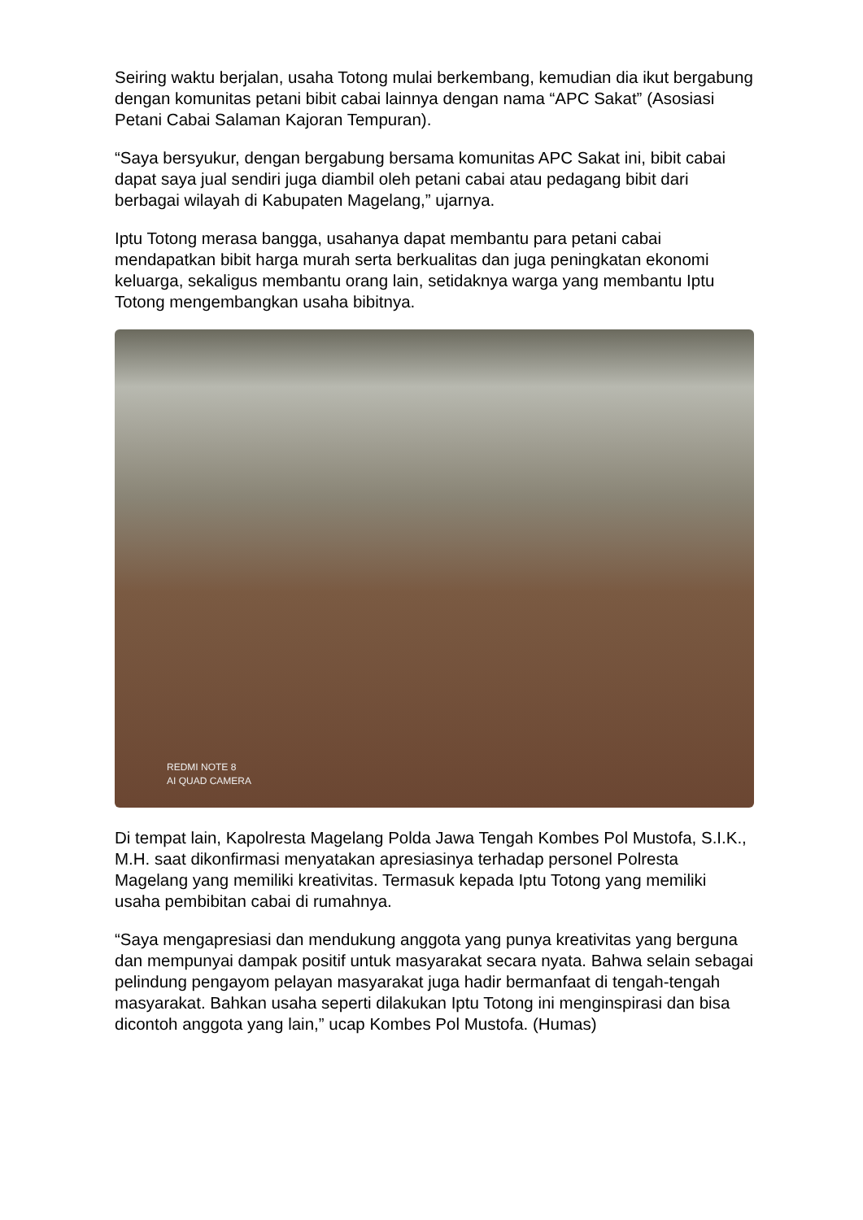Seiring waktu berjalan, usaha Totong mulai berkembang, kemudian dia ikut bergabung dengan komunitas petani bibit cabai lainnya dengan nama “APC Sakat” (Asosiasi Petani Cabai Salaman Kajoran Tempuran).
“Saya bersyukur, dengan bergabung bersama komunitas APC Sakat ini, bibit cabai dapat saya jual sendiri juga diambil oleh petani cabai atau pedagang bibit dari berbagai wilayah di Kabupaten Magelang,” ujarnya.
Iptu Totong merasa bangga, usahanya dapat membantu para petani cabai mendapatkan bibit harga murah serta berkualitas dan juga peningkatan ekonomi keluarga, sekaligus membantu orang lain, setidaknya warga yang membantu Iptu Totong mengembangkan usaha bibitnya.
REDMI NOTE 8
AI QUAD CAMERA
Di tempat lain, Kapolresta Magelang Polda Jawa Tengah Kombes Pol Mustofa, S.I.K., M.H. saat dikonfirmasi menyatakan apresiasinya terhadap personel Polresta Magelang yang memiliki kreativitas. Termasuk kepada Iptu Totong yang memiliki usaha pembibitan cabai di rumahnya.
“Saya mengapresiasi dan mendukung anggota yang punya kreativitas yang berguna dan mempunyai dampak positif untuk masyarakat secara nyata. Bahwa selain sebagai pelindung pengayom pelayan masyarakat juga hadir bermanfaat di tengah-tengah masyarakat. Bahkan usaha seperti dilakukan Iptu Totong ini menginspirasi dan bisa dicontoh anggota yang lain,” ucap Kombes Pol Mustofa. (Humas)